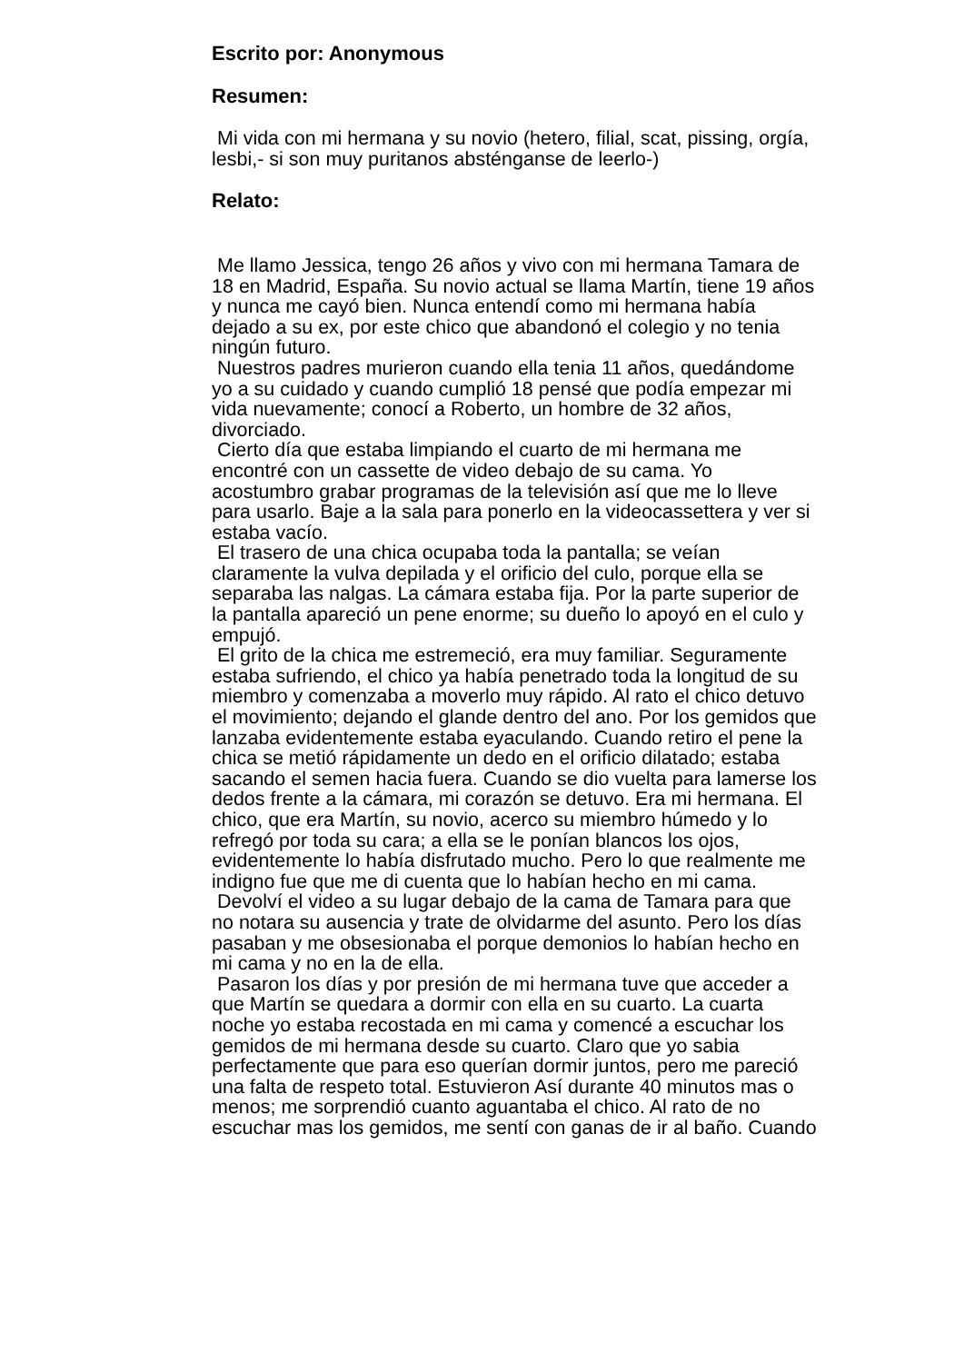Escrito por: Anonymous
Resumen:
Mi vida con mi hermana y su novio (hetero, filial, scat, pissing, orgía,
lesbi,- si son muy puritanos absténganse de leerlo-)
Relato:
Me llamo Jessica, tengo 26 años y vivo con mi hermana Tamara de
18 en Madrid, España. Su novio actual se llama Martín, tiene 19 años
y nunca me cayó bien. Nunca entendí como mi hermana había
dejado a su ex, por este chico que abandonó el colegio y no tenia
ningún futuro.
Nuestros padres murieron cuando ella tenia 11 años, quedándome
yo a su cuidado y cuando cumplió 18 pensé que podía empezar mi
vida nuevamente; conocí a Roberto, un hombre de 32 años,
divorciado.
Cierto día que estaba limpiando el cuarto de mi hermana me
encontré con un cassette de video debajo de su cama. Yo
acostumbro grabar programas de la televisión así que me lo lleve
para usarlo. Baje a la sala para ponerlo en la videocassettera y ver si
estaba vacío.
El trasero de una chica ocupaba toda la pantalla; se veían
claramente la vulva depilada y el orificio del culo, porque ella se
separaba las nalgas. La cámara estaba fija. Por la parte superior de
la pantalla apareció un pene enorme; su dueño lo apoyó en el culo y
empujó.
El grito de la chica me estremeció, era muy familiar. Seguramente
estaba sufriendo, el chico ya había penetrado toda la longitud de su
miembro y comenzaba a moverlo muy rápido. Al rato el chico detuvo
el movimiento; dejando el glande dentro del ano. Por los gemidos que
lanzaba evidentemente estaba eyaculando. Cuando retiro el pene la
chica se metió rápidamente un dedo en el orificio dilatado; estaba
sacando el semen hacia fuera. Cuando se dio vuelta para lamerse los
dedos frente a la cámara, mi corazón se detuvo. Era mi hermana. El
chico, que era Martín, su novio, acerco su miembro húmedo y lo
refregó por toda su cara; a ella se le ponían blancos los ojos,
evidentemente lo había disfrutado mucho. Pero lo que realmente me
indigno fue que me di cuenta que lo habían hecho en mi cama.
Devolví el video a su lugar debajo de la cama de Tamara para que
no notara su ausencia y trate de olvidarme del asunto. Pero los días
pasaban y me obsesionaba el porque demonios lo habían hecho en
mi cama y no en la de ella.
Pasaron los días y por presión de mi hermana tuve que acceder a
que Martín se quedara a dormir con ella en su cuarto. La cuarta
noche yo estaba recostada en mi cama y comencé a escuchar los
gemidos de mi hermana desde su cuarto. Claro que yo sabia
perfectamente que para eso querían dormir juntos, pero me pareció
una falta de respeto total. Estuvieron Así durante 40 minutos mas o
menos; me sorprendió cuanto aguantaba el chico. Al rato de no
escuchar mas los gemidos, me sentí con ganas de ir al baño. Cuando